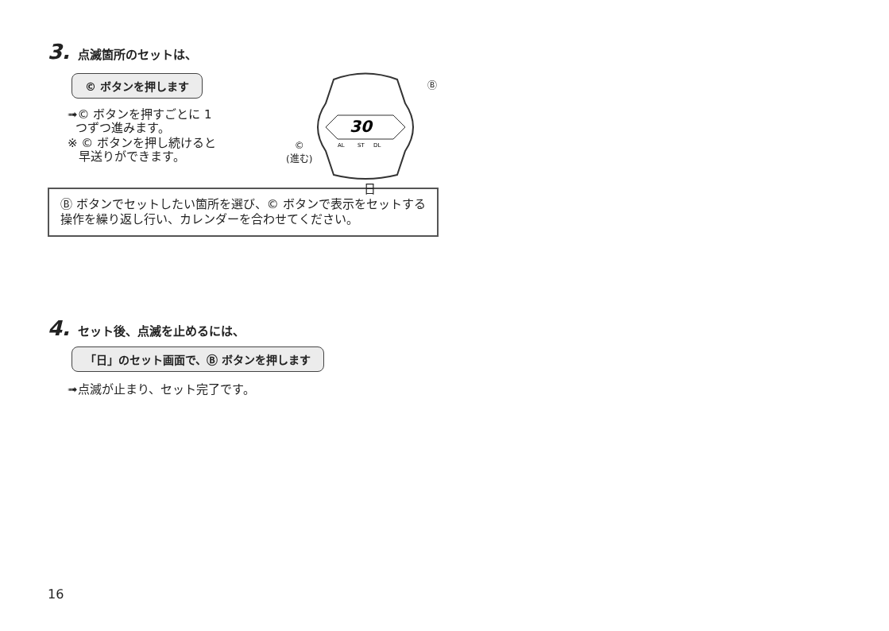3. 点滅箇所のセットは、
© ボタンを押します
➟© ボタンを押すごとに 1
つずつ進みます。
※ © ボタンを押し続けると
早送りができます。
30
AL
ST
DL
Ⓑ
©
(進む)
日
Ⓑ ボタンでセットしたい箇所を選び、© ボタンで表示をセットする操作を繰り返し行い、カレンダーを合わせてください。
4. セット後、点滅を止めるには、
「日」のセット画面で、Ⓑ ボタンを押します
➟点滅が止まり、セット完了です。
16